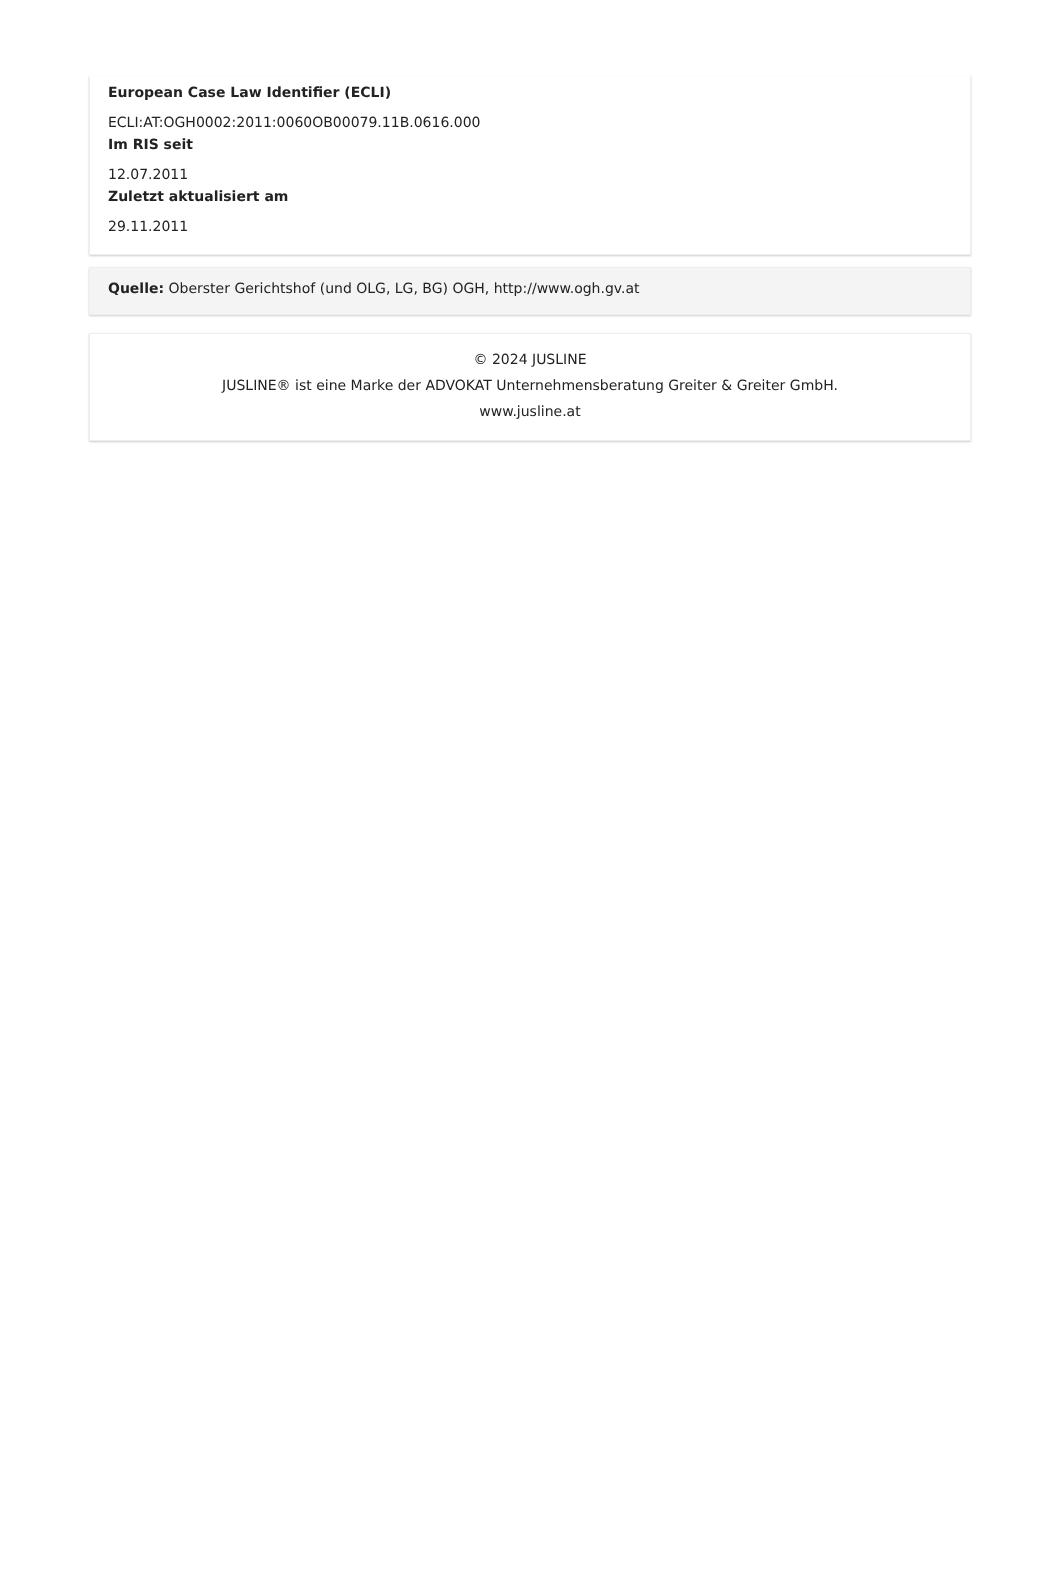European Case Law Identifier (ECLI)
ECLI:AT:OGH0002:2011:0060OB00079.11B.0616.000
Im RIS seit
12.07.2011
Zuletzt aktualisiert am
29.11.2011
Quelle: Oberster Gerichtshof (und OLG, LG, BG) OGH, http://www.ogh.gv.at
© 2024 JUSLINE
JUSLINE® ist eine Marke der ADVOKAT Unternehmensberatung Greiter & Greiter GmbH.
www.jusline.at